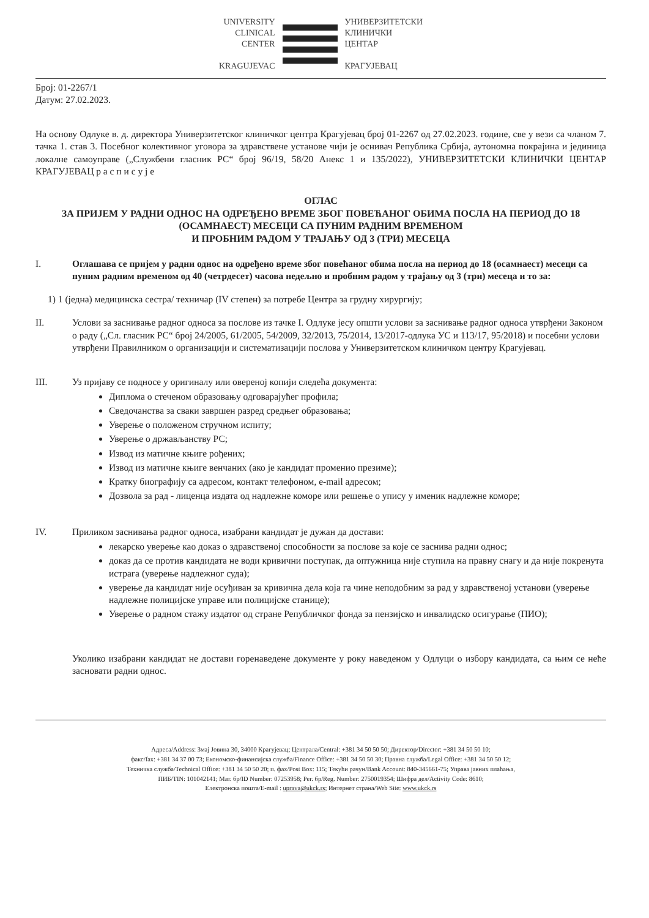UNIVERSITY
CLINICAL
CENTER
KRAGUJEVAC
УНИВЕРЗИТЕТСКИ
КЛИНИЧКИ
ЦЕНТАР
КРАГУЈЕВАЦ
Број: 01-2267/1
Датум: 27.02.2023.
На основу Одлуке в. д. директора Универзитетског клиничког центра Крагујевац број 01-2267 од 27.02.2023. године, све у вези са чланом 7. тачка 1. став 3. Посебног колективног уговора за здравствене установе чији је оснивач Република Србија, аутономна покрајина и јединица локалне самоуправе („Службени гласник РС“ број 96/19, 58/20 Анекс 1 и 135/2022), УНИВЕРЗИТЕТСКИ КЛИНИЧКИ ЦЕНТАР КРАГУЈЕВАЦ р а с п и с у ј е
ОГЛАС
ЗА ПРИЈЕМ У РАДНИ ОДНОС НА ОДРЕЂЕНО ВРЕМЕ ЗБОГ ПОВЕЋАНОГ ОБИМА ПОСЛА НА ПЕРИОД ДО 18 (ОСАМНАЕСТ) МЕСЕЦИ СА ПУНИМ РАДНИМ ВРЕМЕНОМ
И ПРОБНИМ РАДОМ У ТРАЈАЊУ ОД 3 (ТРИ) МЕСЕЦА
I. Оглашава се пријем у радни однос на одређено време због повећаног обима посла на период до 18 (осамнаест) месеци са пуним радним временом од 40 (четрдесет) часова недељно и пробним радом у трајању од 3 (три) месеца и то за:
1) 1 (једна) медицинска сестра/ техничар (IV степен) за потребе Центра за грудну хирургију;
II. Услови за заснивање радног односа за послове из тачке I. Одлуке јесу општи услови за заснивање радног односа утврђени Законом о раду („Сл. гласник РС“ број 24/2005, 61/2005, 54/2009, 32/2013, 75/2014, 13/2017-одлука УС и 113/17, 95/2018) и посебни услови утврђени Правилником о организацији и систематизацији послова у Универзитетском клиничком центру Крагујевац.
III. Уз пријаву се подносе у оригиналу или овереној копији следећа документа:
Диплома о стеченом образовању одговарајућег профила;
Сведочанства за сваки завршен разред средњег образовања;
Уверење о положеном стручном испиту;
Уверење о држављанству РС;
Извод из матичне књиге рођених;
Извод из матичне књиге венчаних (ако је кандидат променио презиме);
Кратку биографију са адресом, контакт телефоном, e-mail адресом;
Дозвола за рад - лиценца издата од надлежне коморе или решење о упису у именик надлежне коморе;
IV. Приликом заснивања радног односа, изабрани кандидат је дужан да достави:
лекарско уверење као доказ о здравственој способности за послове за које се заснива радни однос;
доказ да се против кандидата не води кривични поступак, да оптужница није ступила на правну снагу и да није покренута истрага (уверење надлежног суда);
уверење да кандидат није осуђиван за кривична дела која га чине неподобним за рад у здравственој установи (уверење надлежне полицијске управе или полицијске станице);
Уверење о радном стажу издатог од стране Републичког фонда за пензијско и инвалидско осигурање (ПИО);
Уколико изабрани кандидат не достави горенаведене документе у року наведеном у Одлуци о избору кандидата, са њим се неће засновати радни однос.
Адреса/Address: Змај Јовина 30, 34000 Крагујевац; Централа/Central: +381 34 50 50 50; Директор/Director: +381 34 50 50 10;
факс/fax: +381 34 37 00 73; Економско-финансијска служба/Finance Office: +381 34 50 50 30; Правна служба/Legal Office: +381 34 50 50 12;
Техничка служба/Technical Office: +381 34 50 50 20; п. фах/Post Box: 115; Текући рачун/Bank Account: 840-345661-75; Управа јавних плаћања,
ПИБ/TIN: 101042141; Мат. бр/ID Number: 07253958; Рег. бр/Reg. Number: 2750019354; Шифра дел/Activity Code: 8610;
Електронска пошта/E-mail : uprava@ukck.rs; Интернет страна/Web Site: www.ukck.rs